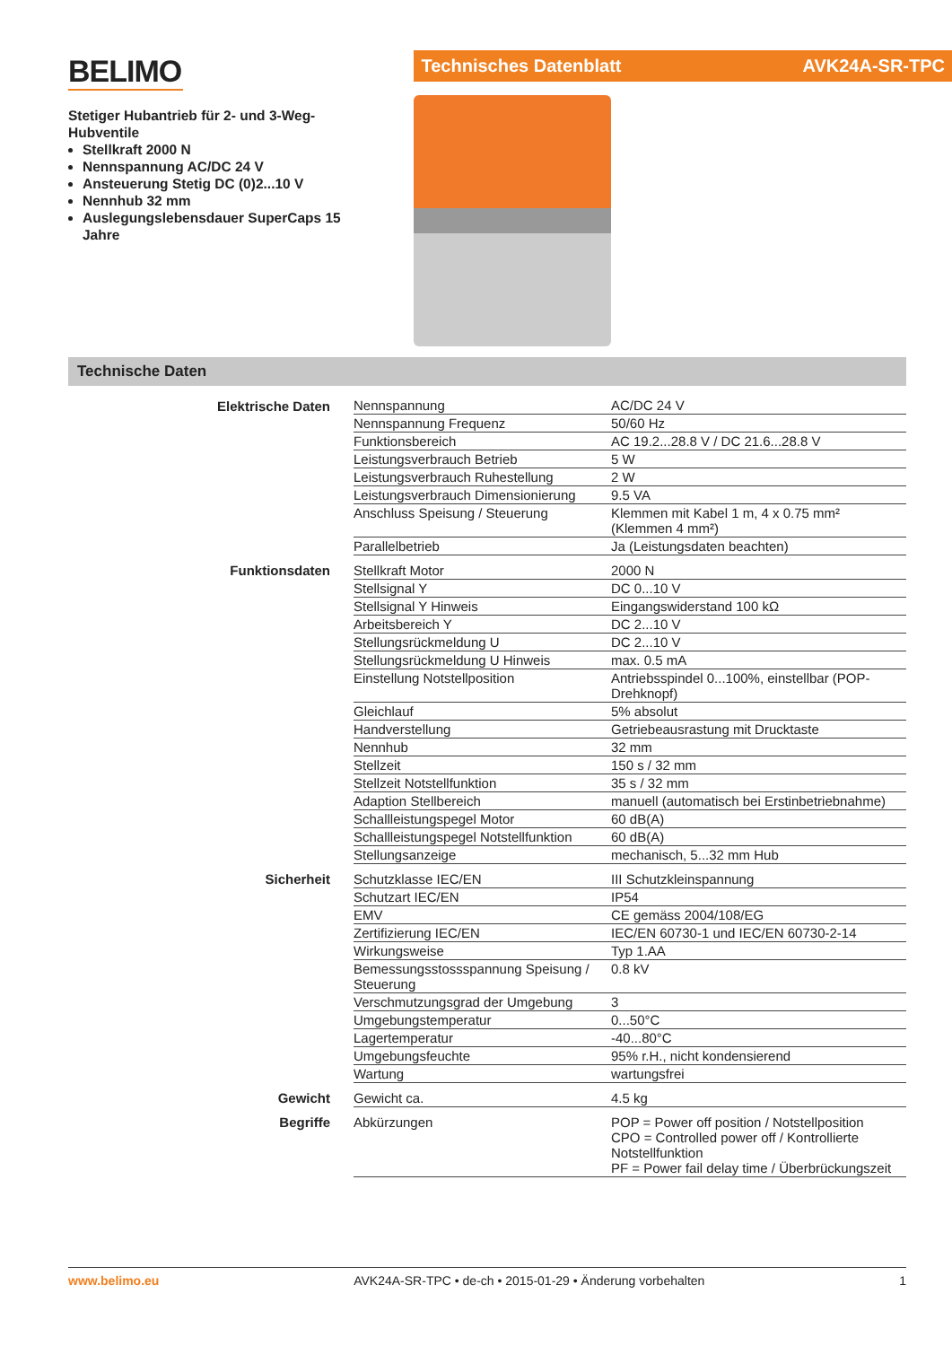BELIMO
Stetiger Hubantrieb für 2- und 3-Weg-Hubventile
Stellkraft 2000 N
Nennspannung AC/DC 24 V
Ansteuerung Stetig DC (0)2...10 V
Nennhub 32 mm
Auslegungslebensdauer SuperCaps 15 Jahre
Technisches Datenblatt AVK24A-SR-TPC
Technische Daten
| Elektrische Daten | Nennspannung | AC/DC 24 V |
| | Nennspannung Frequenz | 50/60 Hz |
| | Funktionsbereich | AC 19.2...28.8 V / DC 21.6...28.8 V |
| | Leistungsverbrauch Betrieb | 5 W |
| | Leistungsverbrauch Ruhestellung | 2 W |
| | Leistungsverbrauch Dimensionierung | 9.5 VA |
| | Anschluss Speisung / Steuerung | Klemmen mit Kabel 1 m, 4 x 0.75 mm² (Klemmen 4 mm²) |
| | Parallelbetrieb | Ja (Leistungsdaten beachten) |
| Funktionsdaten | Stellkraft Motor | 2000 N |
| | Stellsignal Y | DC 0...10 V |
| | Stellsignal Y Hinweis | Eingangswiderstand 100 kΩ |
| | Arbeitsbereich Y | DC 2...10 V |
| | Stellungsrückmeldung U | DC 2...10 V |
| | Stellungsrückmeldung U Hinweis | max. 0.5 mA |
| | Einstellung Notstellposition | Antriebsspindel 0...100%, einstellbar (POP-Drehknopf) |
| | Gleichlauf | 5% absolut |
| | Handverstellung | Getriebeausrastung mit Drucktaste |
| | Nennhub | 32 mm |
| | Stellzeit | 150 s / 32 mm |
| | Stellzeit Notstellfunktion | 35 s / 32 mm |
| | Adaption Stellbereich | manuell (automatisch bei Erstinbetriebnahme) |
| | Schallleistungspegel Motor | 60 dB(A) |
| | Schallleistungspegel Notstellfunktion | 60 dB(A) |
| | Stellungsanzeige | mechanisch, 5...32 mm Hub |
| Sicherheit | Schutzklasse IEC/EN | III Schutzkleinspannung |
| | Schutzart IEC/EN | IP54 |
| | EMV | CE gemäss 2004/108/EG |
| | Zertifizierung IEC/EN | IEC/EN 60730-1 und IEC/EN 60730-2-14 |
| | Wirkungsweise | Typ 1.AA |
| | Bemessungsstossspannung Speisung / Steuerung | 0.8 kV |
| | Verschmutzungsgrad der Umgebung | 3 |
| | Umgebungstemperatur | 0...50°C |
| | Lagertemperatur | -40...80°C |
| | Umgebungsfeuchte | 95% r.H., nicht kondensierend |
| | Wartung | wartungsfrei |
| Gewicht | Gewicht ca. | 4.5 kg |
| Begriffe | Abkürzungen | POP = Power off position / Notstellposition CPO = Controlled power off / Kontrollierte Notstellfunktion PF = Power fail delay time / Überbrückungszeit |
www.belimo.eu AVK24A-SR-TPC • de-ch • 2015-01-29 • Änderung vorbehalten 1